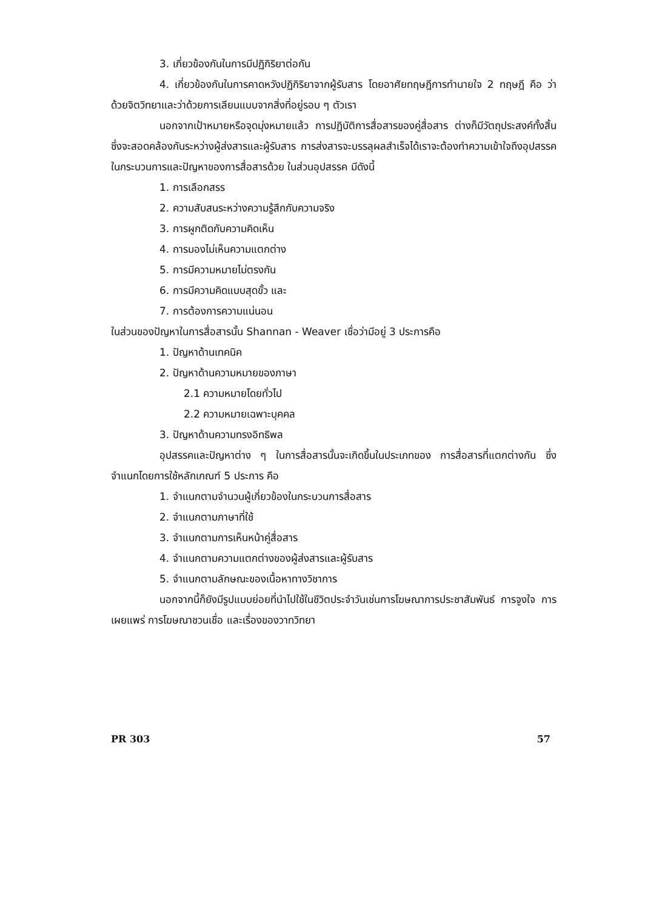3. เกี่ยวข้องกันในการมีปฏิกิริยาต่อกัน
4. เกี่ยวข้องกันในการคาดหวังปฏิกิริยาจากผู้รับสาร โดยอาศัยทฤษฎีการทำนายใจ 2 ทฤษฎี คือ ว่าด้วยจิตวิทยาและว่าด้วยการเลียนแบบจากสิ่งที่อยู่รอบ ๆ ตัวเรา
นอกจากเป้าหมายหรือจุดมุ่งหมายแล้ว การปฏิบัติการสื่อสารของคู่สื่อสาร ต่างก็มีวัตถุประสงค์ทั้งสิ้น ซึ่งจะสอดคล้องกันระหว่างผู้ส่งสารและผู้รับสาร การส่งสารจะบรรลุผลสำเร็จได้เราจะต้องทำความเข้าใจถึงอุปสรรคในกระบวนการและปัญหาของการสื่อสารด้วย ในส่วนอุปสรรค มีดังนี้
1. การเลือกสรร
2. ความสับสนระหว่างความรู้สึกกับความจริง
3. การผูกติดกับความคิดเห็น
4. การมองไม่เห็นความแตกต่าง
5. การมีความหมายไม่ตรงกัน
6. การมีความคิดแบบสุดขั้ว และ
7. การต้องการความแน่นอน
ในส่วนของปัญหาในการสื่อสารนั้น Shannan - Weaver เชื่อว่ามีอยู่ 3 ประการคือ
1. ปัญหาด้านเทคนิค
2. ปัญหาด้านความหมายของภาษา
2.1 ความหมายโดยทั่วไป
2.2 ความหมายเฉพาะบุคคล
3. ปัญหาด้านความทรงอิทธิพล
อุปสรรคและปัญหาต่าง ๆ ในการสื่อสารนั้นจะเกิดขึ้นในประเภทของ การสื่อสารที่แตกต่างกัน ซึ่งจำแนกโดยการใช้หลักเกณฑ์ 5 ประการ คือ
1. จำแนกตามจำนวนผู้เกี่ยวข้องในกระบวนการสื่อสาร
2. จำแนกตามภาษาที่ใช้
3. จำแนกตามการเห็นหน้าคู่สื่อสาร
4. จำแนกตามความแตกต่างของผู้ส่งสารและผู้รับสาร
5. จำแนกตามลักษณะของเนื้อหาทางวิชาการ
นอกจากนี้ก็ยังมีรูปแบบย่อยที่นำไปใช้ในชีวิตประจำวันเช่นการโฆษณาการประชาสัมพันธ์ การจูงใจ การเผยแพร่ การโฆษณาชวนเชื่อ และเรื่องของวาทวิทยา
PR 303 57